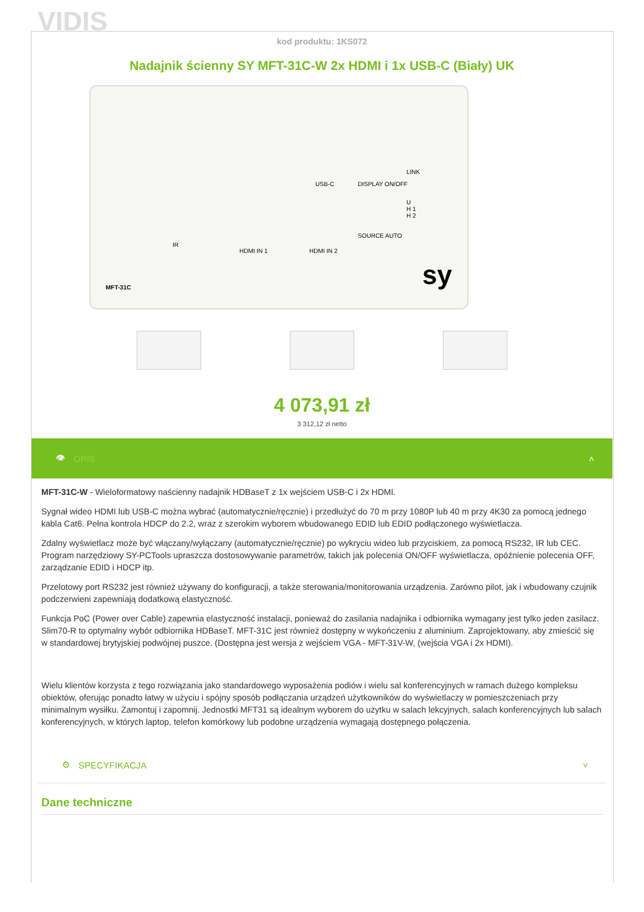VIDIS
kod produktu: 1KS072
Nadajnik ścienny SY MFT-31C-W 2x HDMI i 1x USB-C (Biały) UK
USB-C DISPLAY ON/OFF
LINK
U
H 1
H 2
IR
HDMI IN 1 HDMI IN 2
SOURCE AUTO
MFT-31C sy
4 073,91 zł
3 312,12 zł netto
👁 OPIS ˄
MFT-31C-W - Wieloformatowy naścienny nadajnik HDBaseT z 1x wejściem USB-C i 2x HDMI.
Sygnał wideo HDMI lub USB-C można wybrać (automatycznie/ręcznie) i przedłużyć do 70 m przy 1080P lub 40 m przy 4K30 za pomocą jednego kabla Cat6. Pełna kontrola HDCP do 2.2, wraz z szerokim wyborem wbudowanego EDID lub EDID podłączonego wyświetlacza.
Zdalny wyświetlacz może być włączany/wyłączany (automatycznie/ręcznie) po wykryciu wideo lub przyciskiem, za pomocą RS232, IR lub CEC. Program narzędziowy SY-PCTools upraszcza dostosowywanie parametrów, takich jak polecenia ON/OFF wyświetlacza, opóźnienie polecenia OFF, zarządzanie EDID i HDCP itp.
Przelotowy port RS232 jest również używany do konfiguracji, a także sterowania/monitorowania urządzenia. Zarówno pilot, jak i wbudowany czujnik podczerwieni zapewniają dodatkową elastyczność.
Funkcja PoC (Power over Cable) zapewnia elastyczność instalacji, ponieważ do zasilania nadajnika i odbiornika wymagany jest tylko jeden zasilacz. Slim70-R to optymalny wybór odbiornika HDBaseT. MFT-31C jest również dostępny w wykończeniu z aluminium. Zaprojektowany, aby zmieścić się w standardowej brytyjskiej podwójnej puszce. (Dostępna jest wersja z wejściem VGA - MFT-31V-W, (wejścia VGA i 2x HDMI).
Wielu klientów korzysta z tego rozwiązania jako standardowego wyposażenia podiów i wielu sal konferencyjnych w ramach dużego kompleksu obiektów, oferując ponadto łatwy w użyciu i spójny sposób podłączania urządzeń użytkowników do wyświetlaczy w pomieszczeniach przy minimalnym wysiłku. Zamontuj i zapomnij. Jednostki MFT31 są idealnym wyborem do użytku w salach lekcyjnych, salach konferencyjnych lub salach konferencyjnych, w których laptop, telefon komórkowy lub podobne urządzenia wymagają dostępnego połączenia.
⚙ SPECYFIKACJA ˅
Dane techniczne